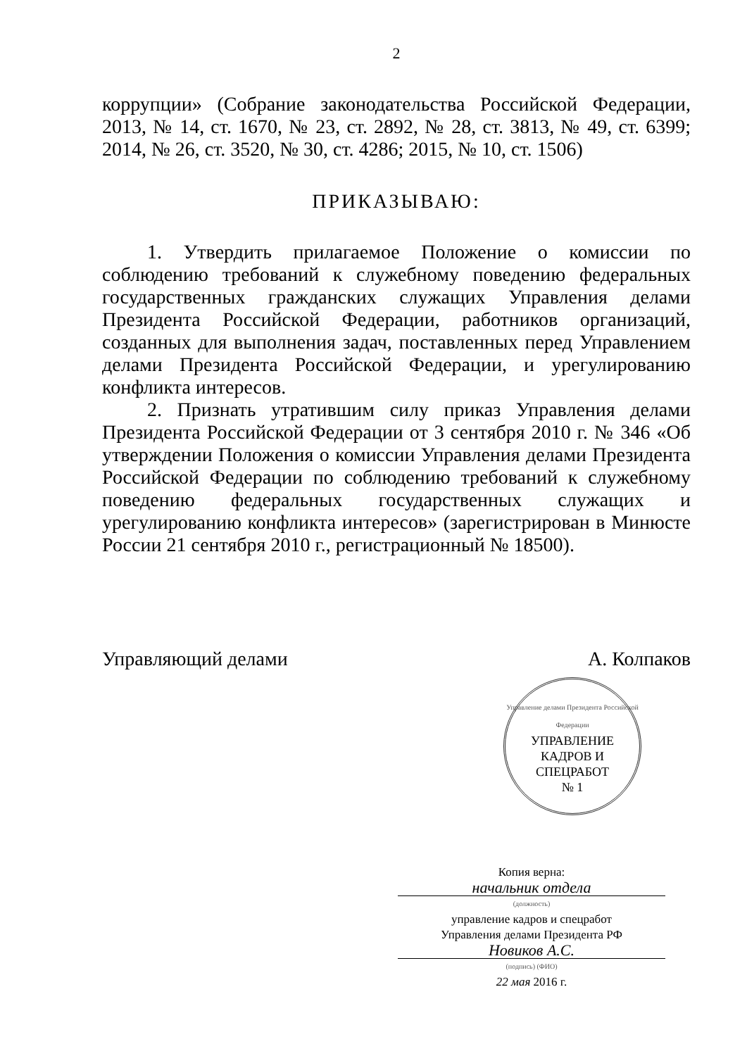2
коррупции» (Собрание законодательства Российской Федерации, 2013, № 14, ст. 1670, № 23, ст. 2892, № 28, ст. 3813, № 49, ст. 6399; 2014, № 26, ст. 3520, № 30, ст. 4286; 2015, № 10, ст. 1506)
ПРИКАЗЫВАЮ:
1. Утвердить прилагаемое Положение о комиссии по соблюдению требований к служебному поведению федеральных государственных гражданских служащих Управления делами Президента Российской Федерации, работников организаций, созданных для выполнения задач, поставленных перед Управлением делами Президента Российской Федерации, и урегулированию конфликта интересов.
2. Признать утратившим силу приказ Управления делами Президента Российской Федерации от 3 сентября 2010 г. № 346 «Об утверждении Положения о комиссии Управления делами Президента Российской Федерации по соблюдению требований к служебному поведению федеральных государственных служащих и урегулированию конфликта интересов» (зарегистрирован в Минюсте России 21 сентября 2010 г., регистрационный № 18500).
Управляющий делами А. Колпаков
Управление делами Президента Российской Федерации
УПРАВЛЕНИЕ
КАДРОВ И
СПЕЦРАБОТ
№ 1
Копия верна:
начальник отдела
(должность)
управление кадров и спецработ
Управления делами Президента РФ
Новиков А.С.
(подпись) (ФИО)
22 мая 2016 г.